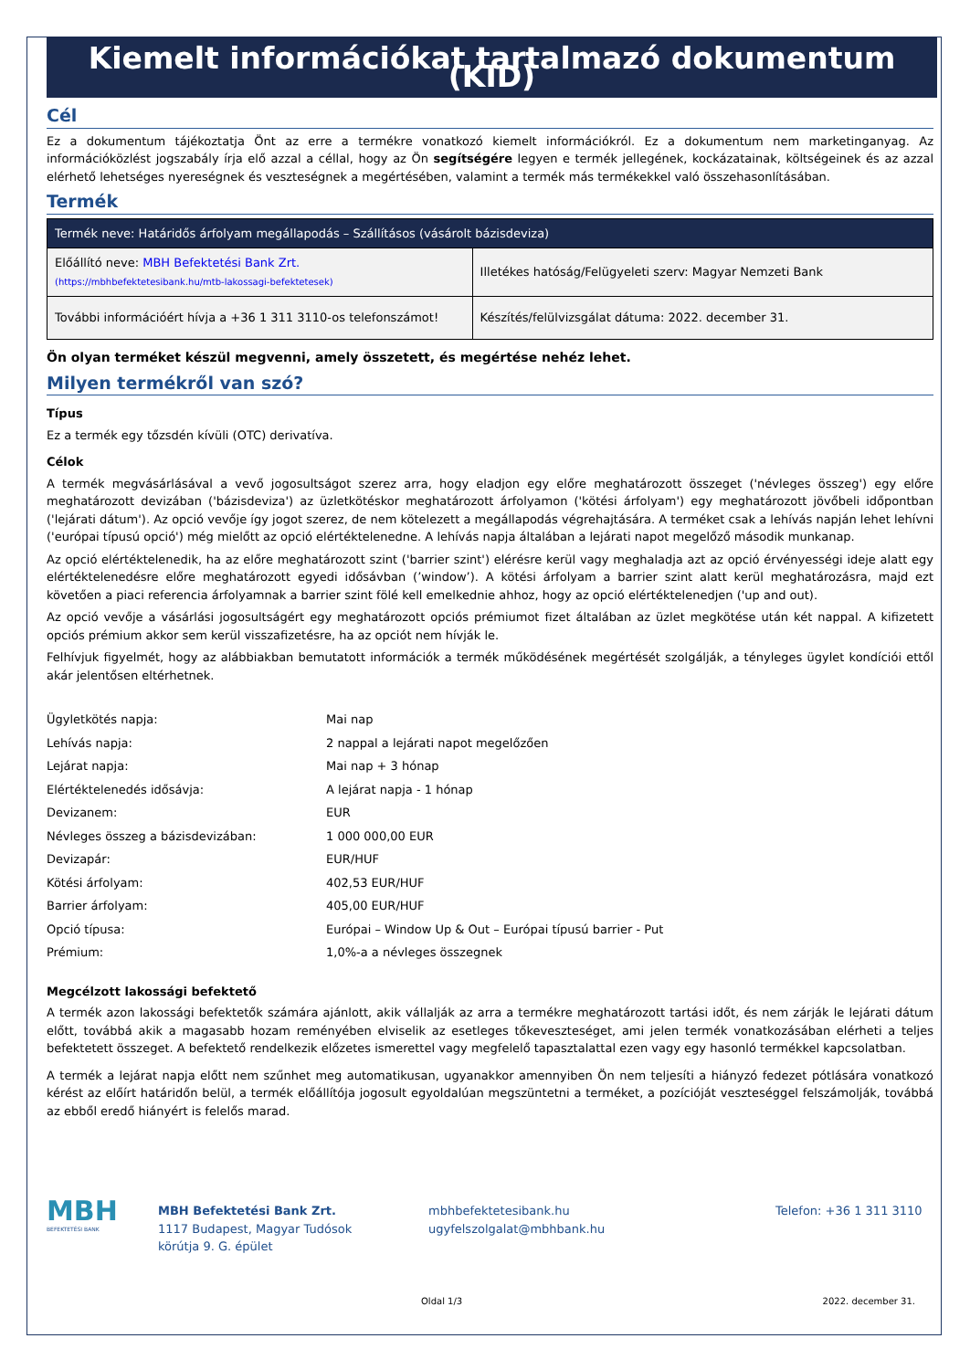Kiemelt információkat tartalmazó dokumentum (KID)
Cél
Ez a dokumentum tájékoztatja Önt az erre a termékre vonatkozó kiemelt információkról. Ez a dokumentum nem marketinganyag. Az információközlést jogszabály írja elő azzal a céllal, hogy az Ön segítségére legyen e termék jellegének, kockázatainak, költségeinek és az azzal elérhető lehetséges nyereségnek és veszteségnek a megértésében, valamint a termék más termékekkel való összehasonlításában.
Termék
| Termék neve: Határidős árfolyam megállapodás – Szállításos (vásárolt bázisdeviza) | |
| --- | --- |
| Előállító neve: MBH Befektetési Bank Zrt. (https://mbhbefektetesibank.hu/mtb-lakossagi-befektetesek) | Illetékes hatóság/Felügyeleti szerv: Magyar Nemzeti Bank |
| További információért hívja a +36 1 311 3110-os telefonszámot! | Készítés/felülvizsgálat dátuma: 2022. december 31. |
Ön olyan terméket készül megvenni, amely összetett, és megértése nehéz lehet.
Milyen termékről van szó?
Típus
Ez a termék egy tőzsdén kívüli (OTC) derivatíva.
Célok
A termék megvásárlásával a vevő jogosultságot szerez arra, hogy eladjon egy előre meghatározott összeget ('névleges összeg') egy előre meghatározott devizában ('bázisdeviza') az üzletkötéskor meghatározott árfolyamon ('kötési árfolyam') egy meghatározott jövőbeli időpontban ('lejárati dátum'). Az opció vevője így jogot szerez, de nem kötelezett a megállapodás végrehajtására. A terméket csak a lehívás napján lehet lehívni ('európai típusú opció') még mielőtt az opció elértéktelenedne. A lehívás napja általában a lejárati napot megelőző második munkanap.
Az opció elértéktelenedik, ha az előre meghatározott szint ('barrier szint') elérésre kerül vagy meghaladja azt az opció érvényességi ideje alatt egy elértéktelenedésre előre meghatározott egyedi idősávban (’window’). A kötési árfolyam a barrier szint alatt kerül meghatározásra, majd ezt követően a piaci referencia árfolyamnak a barrier szint fölé kell emelkednie ahhoz, hogy az opció elértéktelenedjen ('up and out).
Az opció vevője a vásárlási jogosultságért egy meghatározott opciós prémiumot fizet általában az üzlet megkötése után két nappal. A kifizetett opciós prémium akkor sem kerül visszafizetésre, ha az opciót nem hívják le.
Felhívjuk figyelmét, hogy az alábbiakban bemutatott információk a termék működésének megértését szolgálják, a tényleges ügylet kondíciói ettől akár jelentősen eltérhetnek.
| Ügyletkötés napja: | Mai nap |
| Lehívás napja: | 2 nappal a lejárati napot megelőzően |
| Lejárat napja: | Mai nap + 3 hónap |
| Elértéktelenedés idősávja: | A lejárat napja - 1 hónap |
| Devizanem: | EUR |
| Névleges összeg a bázisdevizában: | 1 000 000,00 EUR |
| Devizapár: | EUR/HUF |
| Kötési árfolyam: | 402,53 EUR/HUF |
| Barrier árfolyam: | 405,00 EUR/HUF |
| Opció típusa: | Európai – Window Up & Out – Európai típusú barrier - Put |
| Prémium: | 1,0%-a a névleges összegnek |
Megcélzott lakossági befektető
A termék azon lakossági befektetők számára ajánlott, akik vállalják az arra a termékre meghatározott tartási időt, és nem zárják le lejárati dátum előtt, továbbá akik a magasabb hozam reményében elviselik az esetleges tőkeveszteséget, ami jelen termék vonatkozásában elérheti a teljes befektetett összeget. A befektető rendelkezik előzetes ismerettel vagy megfelelő tapasztalattal ezen vagy egy hasonló termékkel kapcsolatban.
A termék a lejárat napja előtt nem szűnhet meg automatikusan, ugyanakkor amennyiben Ön nem teljesíti a hiányzó fedezet pótlására vonatkozó kérést az előírt határidőn belül, a termék előállítója jogosult egyoldalúan megszüntetni a terméket, a pozícióját veszteséggel felszámolják, továbbá az ebből eredő hiányért is felelős marad.
MBH
BEFEKTETÉSI BANK
MBH Befektetési Bank Zrt.
1117 Budapest, Magyar Tudósok
körútja 9. G. épület
mbhbefektetesibank.hu
ugyfelszolgalat@mbhbank.hu
Telefon: +36 1 311 3110
Oldal 1/3 2022. december 31.